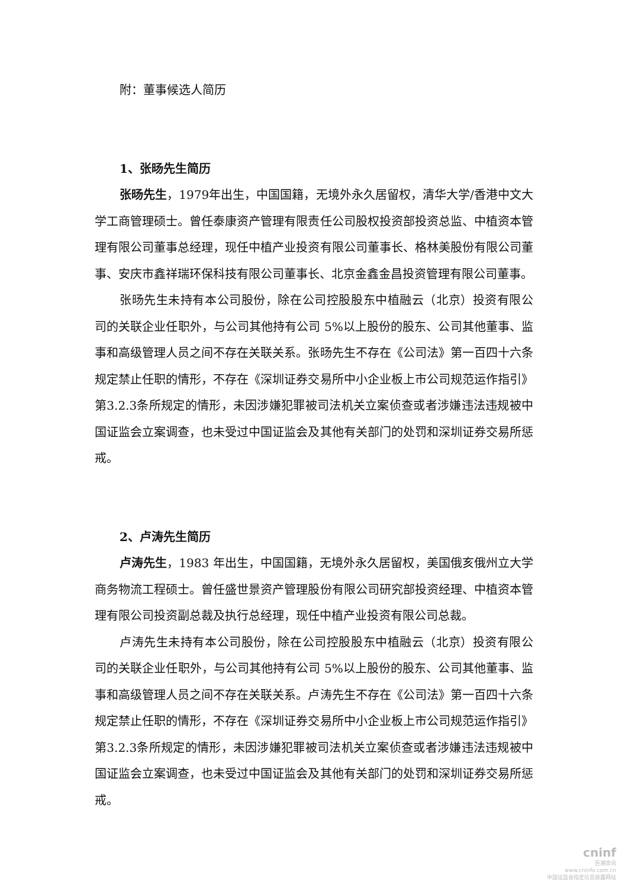附：董事候选人简历
1、张旸先生简历
张旸先生，1979年出生，中国国籍，无境外永久居留权，清华大学/香港中文大学工商管理硕士。曾任泰康资产管理有限责任公司股权投资部投资总监、中植资本管理有限公司董事总经理，现任中植产业投资有限公司董事长、格林美股份有限公司董事、安庆市鑫祥瑞环保科技有限公司董事长、北京金鑫金昌投资管理有限公司董事。
张旸先生未持有本公司股份，除在公司控股股东中植融云（北京）投资有限公司的关联企业任职外，与公司其他持有公司 5%以上股份的股东、公司其他董事、监事和高级管理人员之间不存在关联关系。张旸先生不存在《公司法》第一百四十六条规定禁止任职的情形，不存在《深圳证券交易所中小企业板上市公司规范运作指引》第3.2.3条所规定的情形，未因涉嫌犯罪被司法机关立案侦查或者涉嫌违法违规被中国证监会立案调查，也未受过中国证监会及其他有关部门的处罚和深圳证券交易所惩戒。
2、卢涛先生简历
卢涛先生，1983 年出生，中国国籍，无境外永久居留权，美国俄亥俄州立大学商务物流工程硕士。曾任盛世景资产管理股份有限公司研究部投资经理、中植资本管理有限公司投资副总裁及执行总经理，现任中植产业投资有限公司总裁。
卢涛先生未持有本公司股份，除在公司控股股东中植融云（北京）投资有限公司的关联企业任职外，与公司其他持有公司 5%以上股份的股东、公司其他董事、监事和高级管理人员之间不存在关联关系。卢涛先生不存在《公司法》第一百四十六条规定禁止任职的情形，不存在《深圳证券交易所中小企业板上市公司规范运作指引》第3.2.3条所规定的情形，未因涉嫌犯罪被司法机关立案侦查或者涉嫌违法违规被中国证监会立案调查，也未受过中国证监会及其他有关部门的处罚和深圳证券交易所惩戒。
cninf
巨潮资讯
www.cninfo.com.cn
中国证监会指定信息披露网站